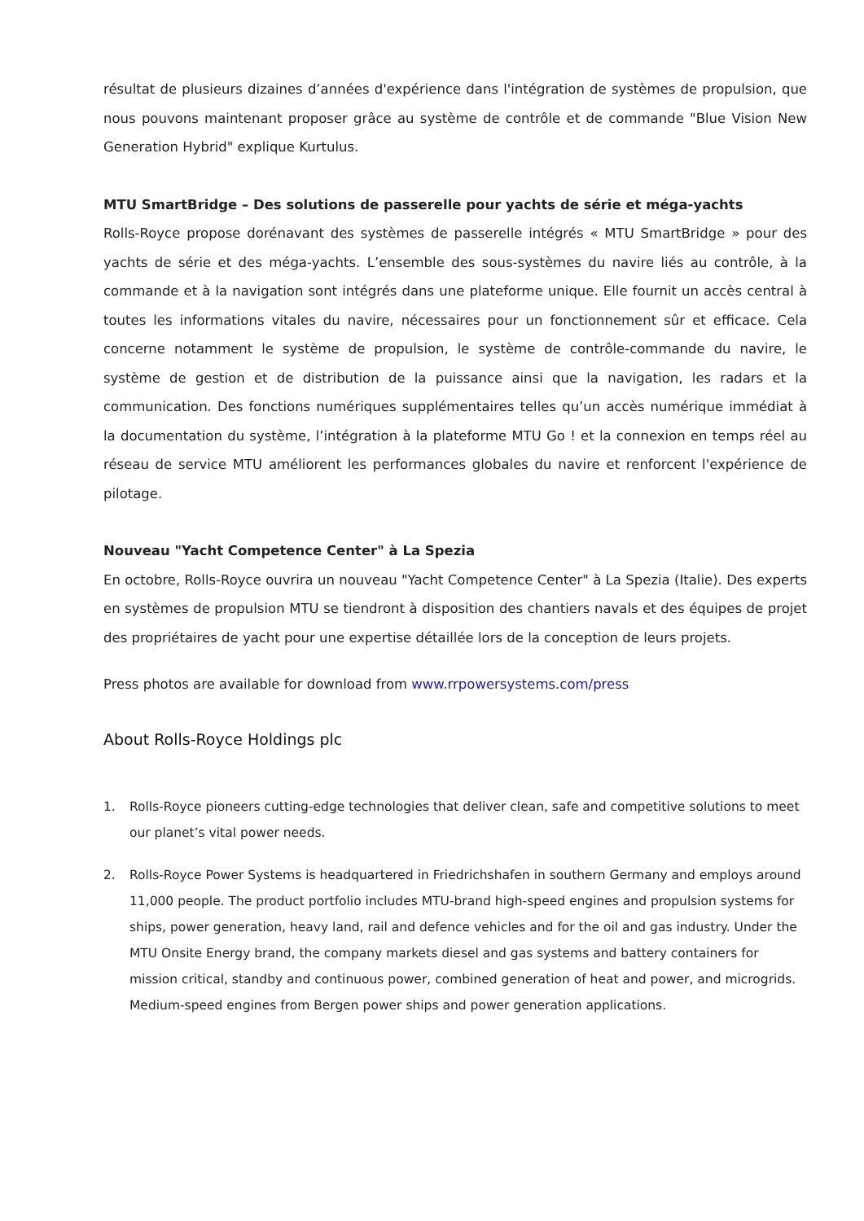résultat de plusieurs dizaines d’années d'expérience dans l'intégration de systèmes de propulsion, que nous pouvons maintenant proposer grâce au système de contrôle et de commande "Blue Vision New Generation Hybrid" explique Kurtulus.
MTU SmartBridge – Des solutions de passerelle pour yachts de série et méga-yachts
Rolls-Royce propose dorénavant des systèmes de passerelle intégrés « MTU SmartBridge » pour des yachts de série et des méga-yachts. L’ensemble des sous-systèmes du navire liés au contrôle, à la commande et à la navigation sont intégrés dans une plateforme unique. Elle fournit un accès central à toutes les informations vitales du navire, nécessaires pour un fonctionnement sûr et efficace. Cela concerne notamment le système de propulsion, le système de contrôle-commande du navire, le système de gestion et de distribution de la puissance ainsi que la navigation, les radars et la communication. Des fonctions numériques supplémentaires telles qu’un accès numérique immédiat à la documentation du système, l’intégration à la plateforme MTU Go ! et la connexion en temps réel au réseau de service MTU améliorent les performances globales du navire et renforcent l'expérience de pilotage.
Nouveau "Yacht Competence Center" à La Spezia
En octobre, Rolls-Royce ouvrira un nouveau "Yacht Competence Center" à La Spezia (Italie). Des experts en systèmes de propulsion MTU se tiendront à disposition des chantiers navals et des équipes de projet des propriétaires de yacht pour une expertise détaillée lors de la conception de leurs projets.
Press photos are available for download from www.rrpowersystems.com/press
About Rolls-Royce Holdings plc
1. Rolls-Royce pioneers cutting-edge technologies that deliver clean, safe and competitive solutions to meet our planet’s vital power needs.
2. Rolls-Royce Power Systems is headquartered in Friedrichshafen in southern Germany and employs around 11,000 people. The product portfolio includes MTU-brand high-speed engines and propulsion systems for ships, power generation, heavy land, rail and defence vehicles and for the oil and gas industry. Under the MTU Onsite Energy brand, the company markets diesel and gas systems and battery containers for mission critical, standby and continuous power, combined generation of heat and power, and microgrids. Medium-speed engines from Bergen power ships and power generation applications.